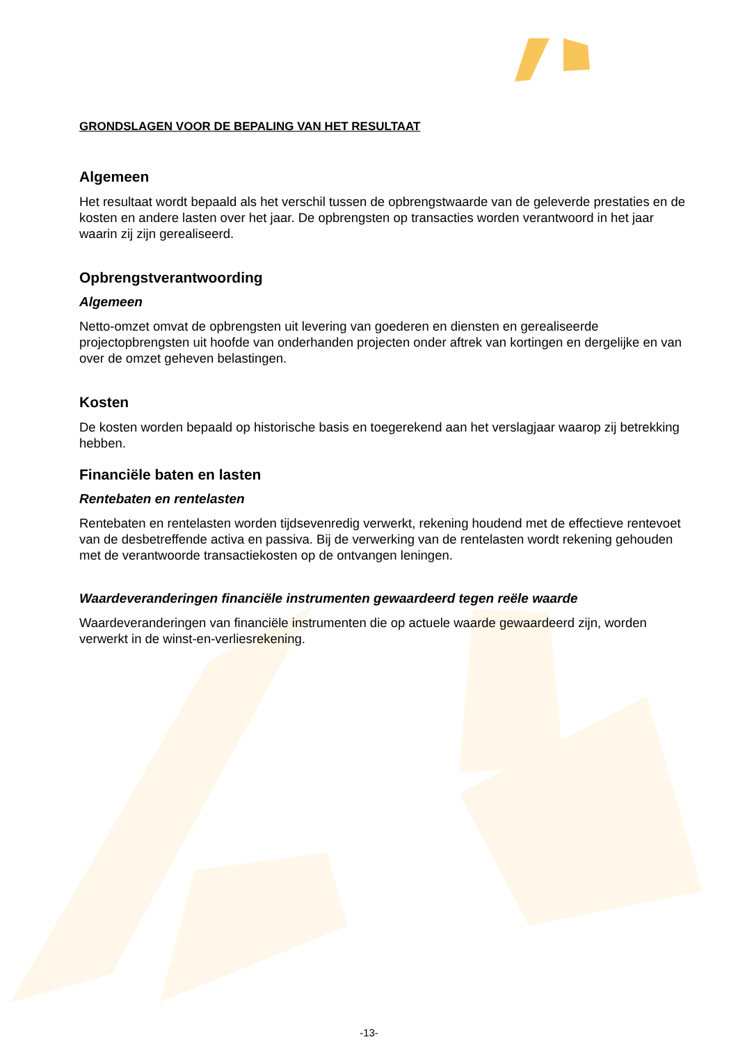GRONDSLAGEN VOOR DE BEPALING VAN HET RESULTAAT
Algemeen
Het resultaat wordt bepaald als het verschil tussen de opbrengstwaarde van de geleverde prestaties en de kosten en andere lasten over het jaar. De opbrengsten op transacties worden verantwoord in het jaar waarin zij zijn gerealiseerd.
Opbrengstverantwoording
Algemeen
Netto-omzet omvat de opbrengsten uit levering van goederen en diensten en gerealiseerde projectopbrengsten uit hoofde van onderhanden projecten onder aftrek van kortingen en dergelijke en van over de omzet geheven belastingen.
Kosten
De kosten worden bepaald op historische basis en toegerekend aan het verslagjaar waarop zij betrekking hebben.
Financiële baten en lasten
Rentebaten en rentelasten
Rentebaten en rentelasten worden tijdsevenredig verwerkt, rekening houdend met de effectieve rentevoet van de desbetreffende activa en passiva. Bij de verwerking van de rentelasten wordt rekening gehouden met de verantwoorde transactiekosten op de ontvangen leningen.
Waardeveranderingen financiële instrumenten gewaardeerd tegen reële waarde
Waardeveranderingen van financiële instrumenten die op actuele waarde gewaardeerd zijn, worden verwerkt in de winst-en-verliesrekening.
-13-